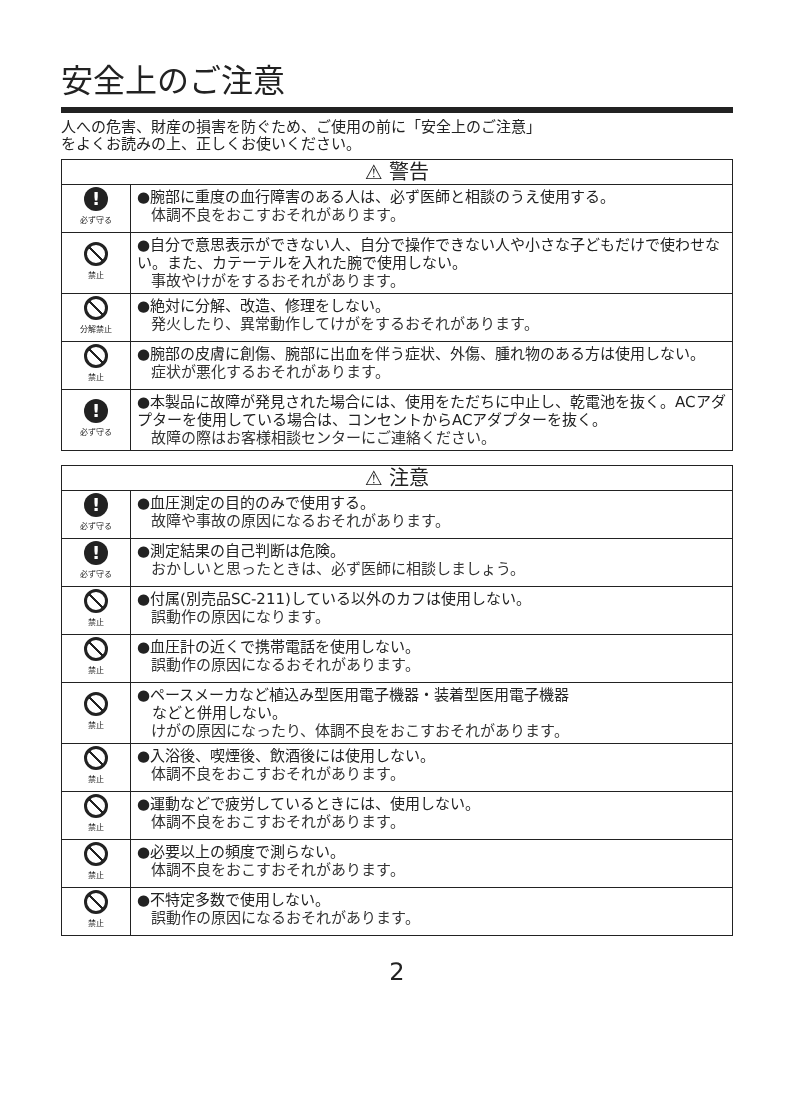安全上のご注意
人への危害、財産の損害を防ぐため、ご使用の前に「安全上のご注意」
をよくお読みの上、正しくお使いください。
| ⚠ 警告 | |
| --- | --- |
| ! 必ず守る | ●腕部に重度の血行障害のある人は、必ず医師と相談のうえ使用する。 体調不良をおこすおそれがあります。 |
| 禁止 | ●自分で意思表示ができない人、自分で操作できない人や小さな子どもだけで使わせない。また、カテーテルを入れた腕で使用しない。 事故やけがをするおそれがあります。 |
| 分解禁止 | ●絶対に分解、改造、修理をしない。 発火したり、異常動作してけがをするおそれがあります。 |
| 禁止 | ●腕部の皮膚に創傷、腕部に出血を伴う症状、外傷、腫れ物のある方は使用しない。 症状が悪化するおそれがあります。 |
| ! 必ず守る | ●本製品に故障が発見された場合には、使用をただちに中止し、乾電池を抜く。ACアダプターを使用している場合は、コンセントからACアダプターを抜く。 故障の際はお客様相談センターにご連絡ください。 |
| ⚠ 注意 | |
| --- | --- |
| ! 必ず守る | ●血圧測定の目的のみで使用する。 故障や事故の原因になるおそれがあります。 |
| ! 必ず守る | ●測定結果の自己判断は危険。 おかしいと思ったときは、必ず医師に相談しましょう。 |
| 禁止 | ●付属(別売品SC-211)している以外のカフは使用しない。 誤動作の原因になります。 |
| 禁止 | ●血圧計の近くで携帯電話を使用しない。 誤動作の原因になるおそれがあります。 |
| 禁止 | ●ペースメーカなど植込み型医用電子機器・装着型医用電子機器 などと併用しない。 けがの原因になったり、体調不良をおこすおそれがあります。 |
| 禁止 | ●入浴後、喫煙後、飲酒後には使用しない。 体調不良をおこすおそれがあります。 |
| 禁止 | ●運動などで疲労しているときには、使用しない。 体調不良をおこすおそれがあります。 |
| 禁止 | ●必要以上の頻度で測らない。 体調不良をおこすおそれがあります。 |
| 禁止 | ●不特定多数で使用しない。 誤動作の原因になるおそれがあります。 |
2